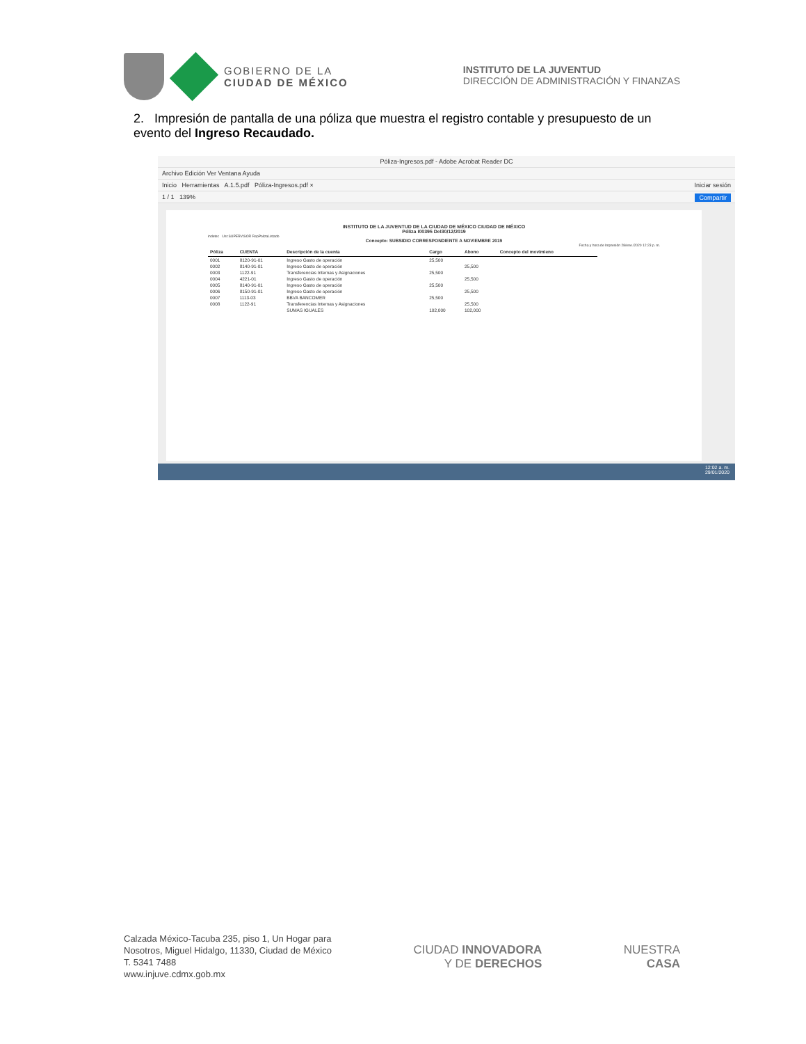GOBIERNO DE LA
CIUDAD DE MÉXICO
INSTITUTO DE LA JUVENTUD
DIRECCIÓN DE ADMINISTRACIÓN Y FINANZAS
2. Impresión de pantalla de una póliza que muestra el registro contable y presupuesto de un evento del Ingreso Recaudado.
Póliza-Ingresos.pdf - Adobe Acrobat Reader DC
Archivo Edición Ver Ventana Ayuda
Inicio Herramientas A.1.5.pdf Póliza-Ingresos.pdf × Iniciar sesión
1 / 1 139% Compartir
INSTITUTO DE LA JUVENTUD DE LA CIUDAD DE MÉXICO CIUDAD DE MÉXICO
Póliza I00395 Del30/12/2019
indetec Usr:SUPERVISOR RepPolizaListado
Concepto: SUBSIDIO CORRESPONDIENTE A NOVIEMBRE 2019
Fecha y hora de Impresión 28/ene./2020 12:23 p. m.
| Póliza | CUENTA | Descripción de la cuenta | Cargo | Abono | Concepto del movimieno |
| --- | --- | --- | --- | --- | --- |
| 0001 | 8120-91-01 | Ingreso Gasto de operación | 25,500 | | |
| 0002 | 8140-91-01 | Ingreso Gasto de operación | | 25,500 | |
| 0003 | 1122-91 | Transferencias Internas y Asignaciones | 25,500 | | |
| 0004 | 4221-01 | Ingreso Gasto de operación | | 25,500 | |
| 0005 | 8140-91-01 | Ingreso Gasto de operación | 25,500 | | |
| 0006 | 8150-91-01 | Ingreso Gasto de operación | | 25,500 | |
| 0007 | 1113-03 | BBVA BANCOMER | 25,500 | | |
| 0008 | 1122-91 | Transferencias Internas y Asignaciones | | 25,500 | |
| | | SUMAS IGUALES | 102,000 | 102,000 | |
12:02 a. m.
29/01/2020
Calzada México-Tacuba 235, piso 1, Un Hogar para
Nosotros, Miguel Hidalgo, 11330, Ciudad de México
T. 5341 7488
www.injuve.cdmx.gob.mx
CIUDAD INNOVADORA
Y DE DERECHOS
NUESTRA
CASA